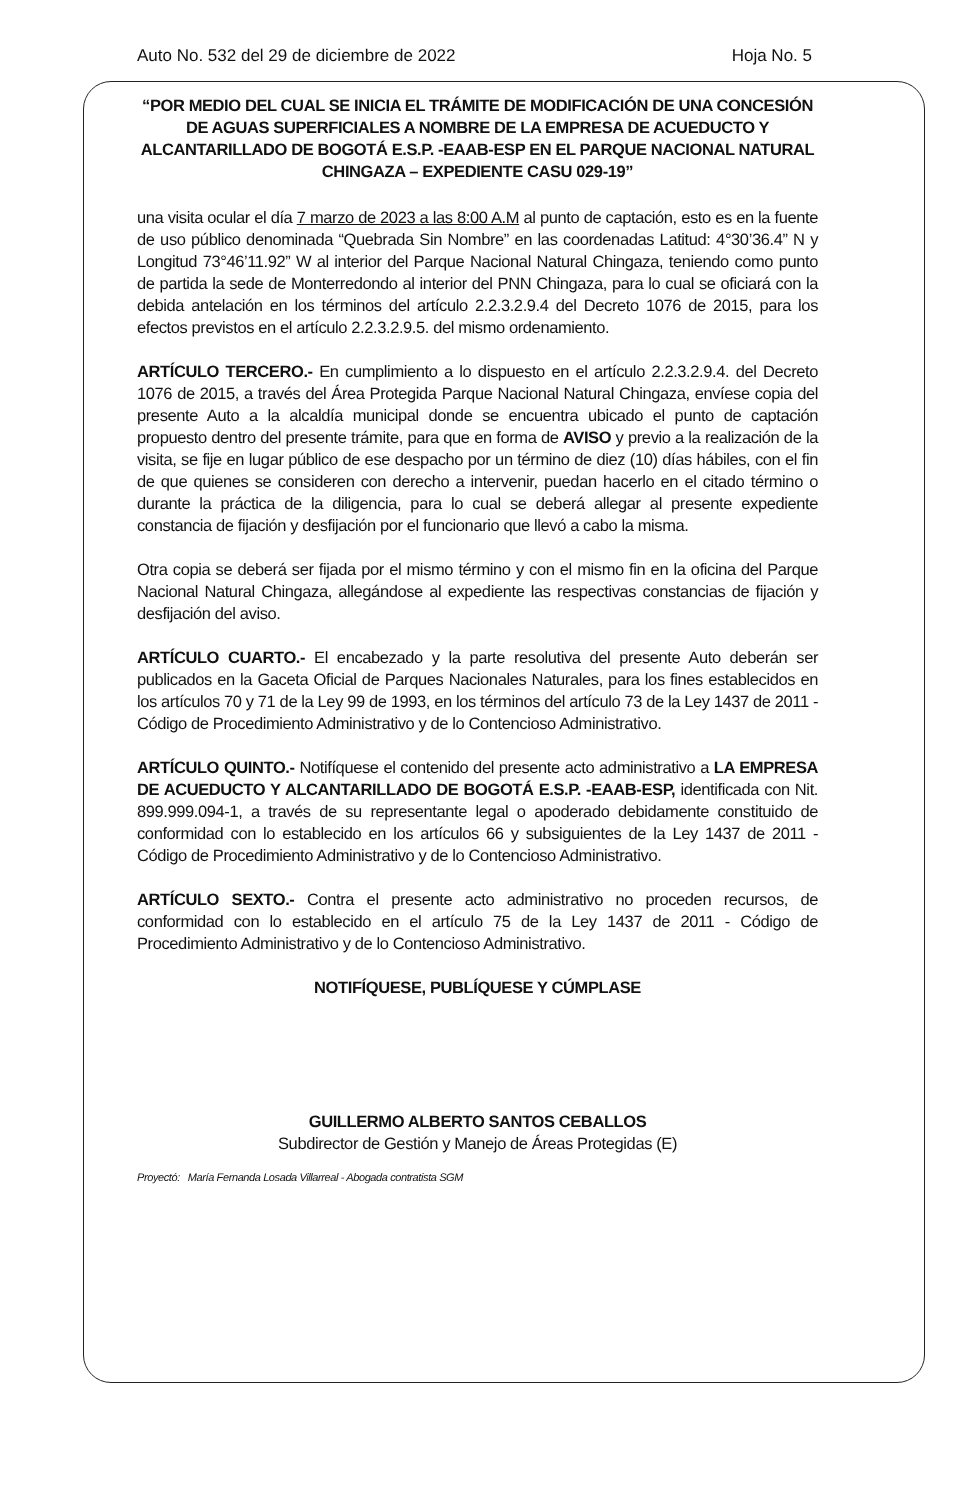Auto No. 532 del 29 de diciembre de 2022 Hoja No. 5
“POR MEDIO DEL CUAL SE INICIA EL TRÁMITE DE MODIFICACIÓN DE UNA CONCESIÓN DE AGUAS SUPERFICIALES A NOMBRE DE LA EMPRESA DE ACUEDUCTO Y ALCANTARILLADO DE BOGOTÁ E.S.P. -EAAB-ESP EN EL PARQUE NACIONAL NATURAL CHINGAZA – EXPEDIENTE CASU 029-19”
una visita ocular el día 7 marzo de 2023 a las 8:00 A.M al punto de captación, esto es en la fuente de uso público denominada “Quebrada Sin Nombre” en las coordenadas Latitud: 4°30’36.4” N y Longitud 73°46’11.92” W al interior del Parque Nacional Natural Chingaza, teniendo como punto de partida la sede de Monterredondo al interior del PNN Chingaza, para lo cual se oficiará con la debida antelación en los términos del artículo 2.2.3.2.9.4 del Decreto 1076 de 2015, para los efectos previstos en el artículo 2.2.3.2.9.5. del mismo ordenamiento.
ARTÍCULO TERCERO.- En cumplimiento a lo dispuesto en el artículo 2.2.3.2.9.4. del Decreto 1076 de 2015, a través del Área Protegida Parque Nacional Natural Chingaza, envíese copia del presente Auto a la alcaldía municipal donde se encuentra ubicado el punto de captación propuesto dentro del presente trámite, para que en forma de AVISO y previo a la realización de la visita, se fije en lugar público de ese despacho por un término de diez (10) días hábiles, con el fin de que quienes se consideren con derecho a intervenir, puedan hacerlo en el citado término o durante la práctica de la diligencia, para lo cual se deberá allegar al presente expediente constancia de fijación y desfijación por el funcionario que llevó a cabo la misma.
Otra copia se deberá ser fijada por el mismo término y con el mismo fin en la oficina del Parque Nacional Natural Chingaza, allegándose al expediente las respectivas constancias de fijación y desfijación del aviso.
ARTÍCULO CUARTO.- El encabezado y la parte resolutiva del presente Auto deberán ser publicados en la Gaceta Oficial de Parques Nacionales Naturales, para los fines establecidos en los artículos 70 y 71 de la Ley 99 de 1993, en los términos del artículo 73 de la Ley 1437 de 2011 - Código de Procedimiento Administrativo y de lo Contencioso Administrativo.
ARTÍCULO QUINTO.- Notifíquese el contenido del presente acto administrativo a LA EMPRESA DE ACUEDUCTO Y ALCANTARILLADO DE BOGOTÁ E.S.P. -EAAB-ESP, identificada con Nit. 899.999.094-1, a través de su representante legal o apoderado debidamente constituido de conformidad con lo establecido en los artículos 66 y subsiguientes de la Ley 1437 de 2011 - Código de Procedimiento Administrativo y de lo Contencioso Administrativo.
ARTÍCULO SEXTO.- Contra el presente acto administrativo no proceden recursos, de conformidad con lo establecido en el artículo 75 de la Ley 1437 de 2011 - Código de Procedimiento Administrativo y de lo Contencioso Administrativo.
NOTIFÍQUESE, PUBLÍQUESE Y CÚMPLASE
GUILLERMO ALBERTO SANTOS CEBALLOS
Subdirector de Gestión y Manejo de Áreas Protegidas (E)
Proyectó: María Fernanda Losada Villarreal - Abogada contratista SGM